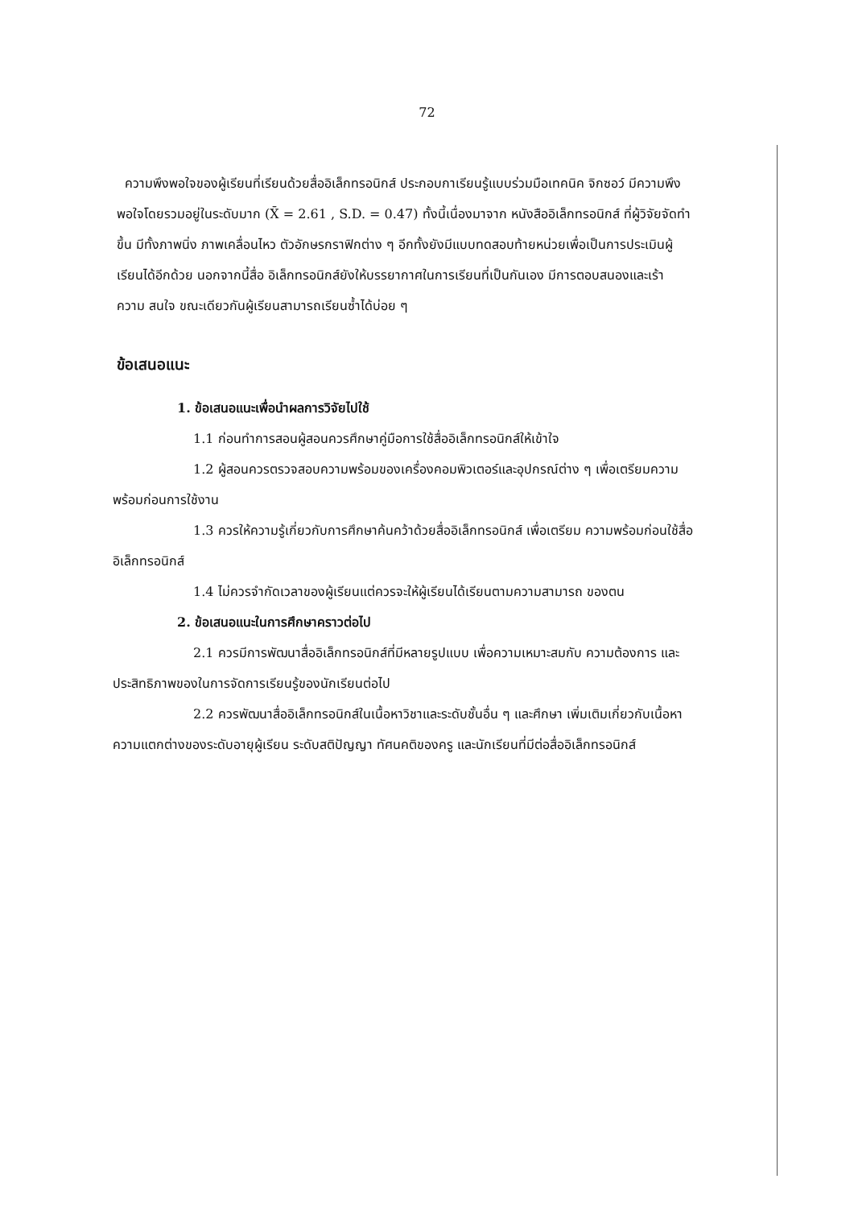72
ความพึงพอใจของผู้เรียนที่เรียนด้วยสื่ออิเล็กทรอนิกส์ ประกอบกาเรียนรู้แบบร่วมมือเทคนิค จิกซอว์ มีความพึงพอใจโดยรวมอยู่ในระดับมาก (X̄ = 2.61 , S.D. = 0.47) ทั้งนี้เนื่องมาจาก หนังสืออิเล็กทรอนิกส์ ที่ผู้วิจัยจัดทำขึ้น มีทั้งภาพนิ่ง ภาพเคลื่อนไหว ตัวอักษรกราฟิกต่าง ๆ อีกทั้งยังมีแบบทดสอบท้ายหน่วยเพื่อเป็นการประเมินผู้เรียนได้อีกด้วย นอกจากนี้สื่อ อิเล็กทรอนิกส์ยังให้บรรยากาศในการเรียนที่เป็นกันเอง มีการตอบสนองและเร้า ความ สนใจ ขณะเดียวกันผู้เรียนสามารถเรียนซ้ำได้บ่อย ๆ
ข้อเสนอแนะ
1. ข้อเสนอแนะเพื่อนำผลการวิจัยไปใช้
1.1 ก่อนทำการสอนผู้สอนควรศึกษาคู่มือการใช้สื่ออิเล็กทรอนิกส์ให้เข้าใจ
1.2 ผู้สอนควรตรวจสอบความพร้อมของเครื่องคอมพิวเตอร์และอุปกรณ์ต่าง ๆ เพื่อเตรียมความพร้อมก่อนการใช้งาน
1.3 ควรให้ความรู้เกี่ยวกับการศึกษาค้นคว้าด้วยสื่ออิเล็กทรอนิกส์ เพื่อเตรียม ความพร้อมก่อนใช้สื่ออิเล็กทรอนิกส์
1.4 ไม่ควรจำกัดเวลาของผู้เรียนแต่ควรจะให้ผู้เรียนได้เรียนตามความสามารถ ของตน
2. ข้อเสนอแนะในการศึกษาคราวต่อไป
2.1 ควรมีการพัฒนาสื่ออิเล็กทรอนิกส์ที่มีหลายรูปแบบ เพื่อความเหมาะสมกับ ความต้องการ และประสิทธิภาพของในการจัดการเรียนรู้ของนักเรียนต่อไป
2.2 ควรพัฒนาสื่ออิเล็กทรอนิกส์ในเนื้อหาวิชาและระดับชั้นอื่น ๆ และศึกษา เพิ่มเติมเกี่ยวกับเนื้อหา ความแตกต่างของระดับอายุผู้เรียน ระดับสติปัญญา ทัศนคติของครู และนักเรียนที่มีต่อสื่ออิเล็กทรอนิกส์